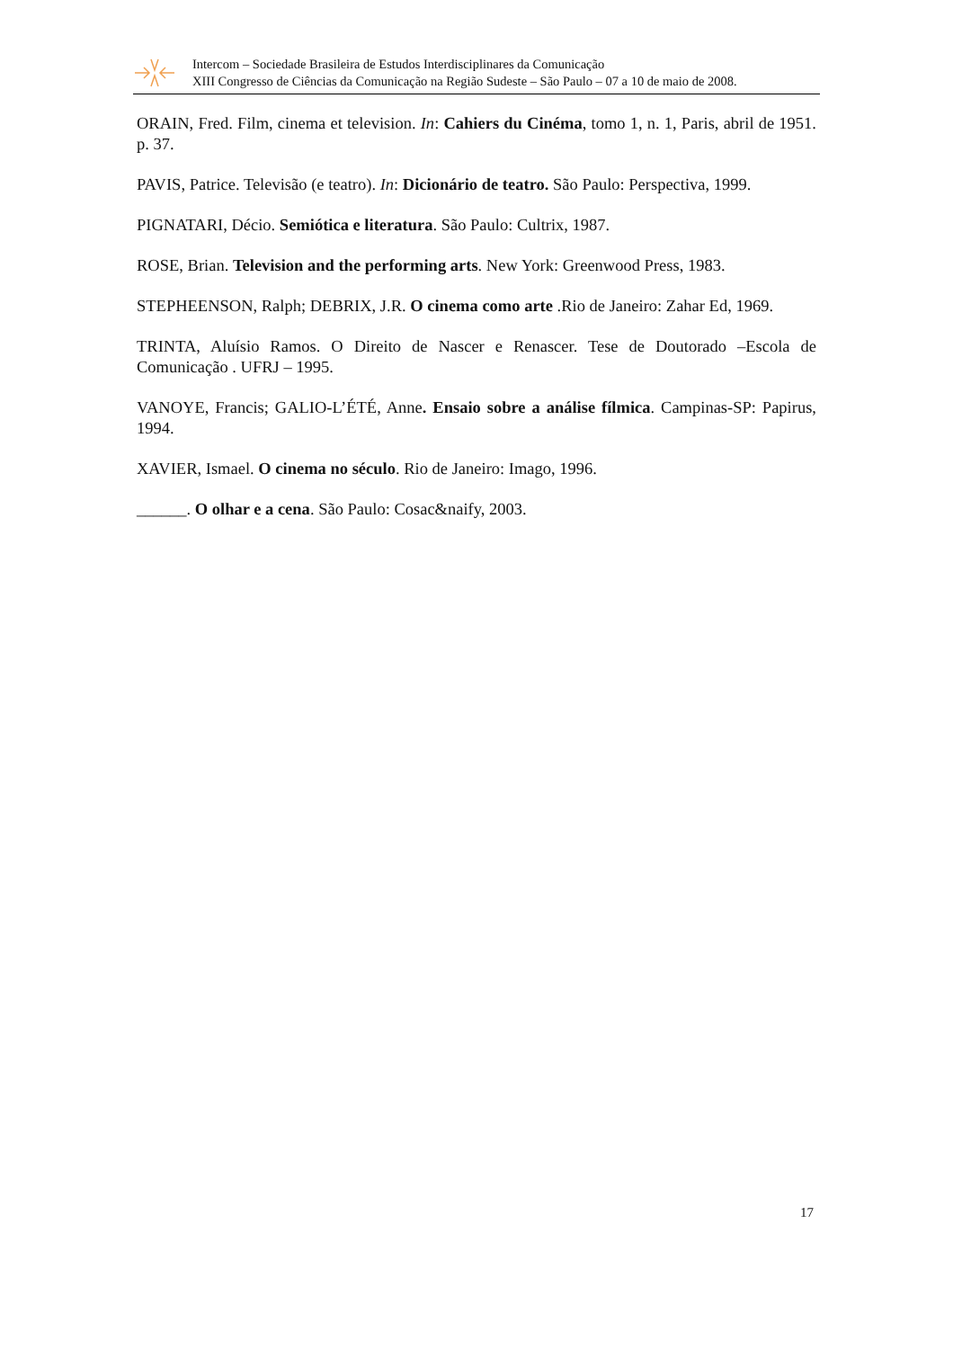Intercom – Sociedade Brasileira de Estudos Interdisciplinares da Comunicação
XIII Congresso de Ciências da Comunicação na Região Sudeste – São Paulo – 07 a 10 de maio de 2008.
ORAIN, Fred. Film, cinema et television. In: Cahiers du Cinéma, tomo 1, n. 1, Paris, abril de 1951. p. 37.
PAVIS, Patrice. Televisão (e teatro). In: Dicionário de teatro. São Paulo: Perspectiva, 1999.
PIGNATARI, Décio. Semiótica e literatura. São Paulo: Cultrix, 1987.
ROSE, Brian. Television and the performing arts. New York: Greenwood Press, 1983.
STEPHEENSON, Ralph; DEBRIX, J.R. O cinema como arte .Rio de Janeiro: Zahar Ed, 1969.
TRINTA, Aluísio Ramos. O Direito de Nascer e Renascer. Tese de Doutorado –Escola de Comunicação . UFRJ – 1995.
VANOYE, Francis; GALIO-L’ÉTÉ, Anne. Ensaio sobre a análise fílmica. Campinas-SP: Papirus, 1994.
XAVIER, Ismael. O cinema no século. Rio de Janeiro: Imago, 1996.
______. O olhar e a cena. São Paulo: Cosac&naify, 2003.
17